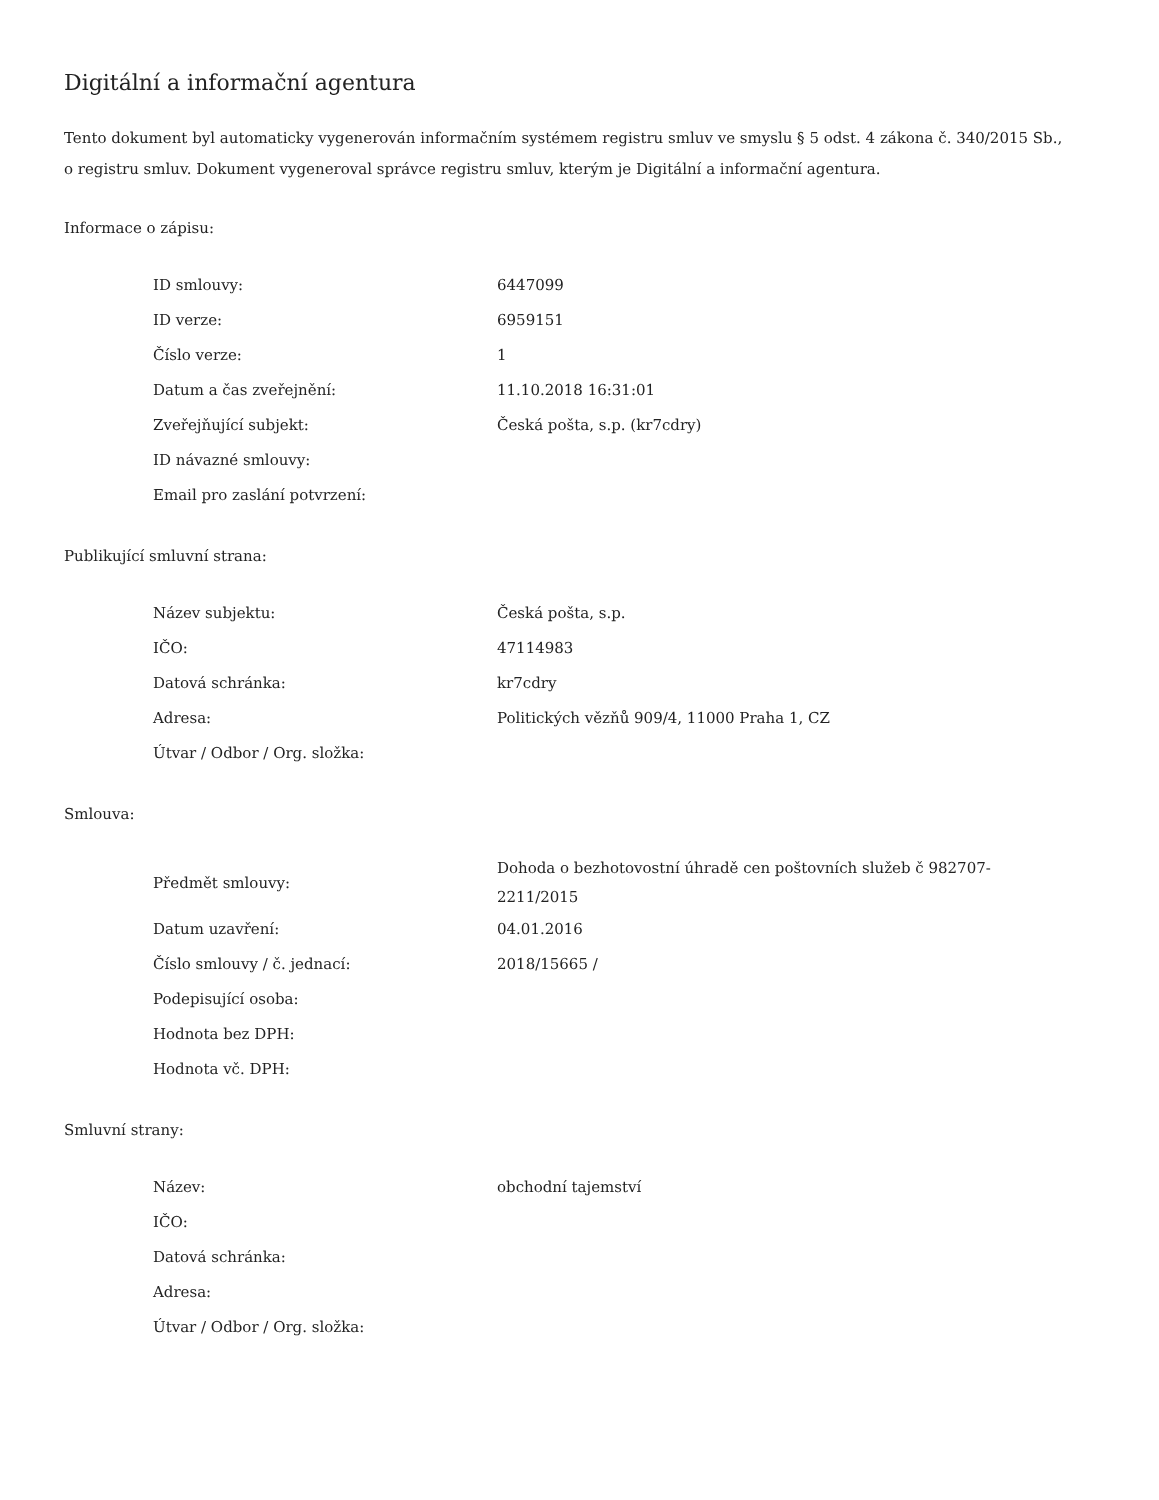Digitální a informační agentura
Tento dokument byl automaticky vygenerován informačním systémem registru smluv ve smyslu § 5 odst. 4 zákona č. 340/2015 Sb., o registru smluv. Dokument vygeneroval správce registru smluv, kterým je Digitální a informační agentura.
Informace o zápisu:
| ID smlouvy: | 6447099 |
| ID verze: | 6959151 |
| Číslo verze: | 1 |
| Datum a čas zveřejnění: | 11.10.2018 16:31:01 |
| Zveřejňující subjekt: | Česká pošta, s.p. (kr7cdry) |
| ID návazné smlouvy: | |
| Email pro zaslání potvrzení: | |
Publikující smluvní strana:
| Název subjektu: | Česká pošta, s.p. |
| IČO: | 47114983 |
| Datová schránka: | kr7cdry |
| Adresa: | Politických vězňů 909/4, 11000 Praha 1, CZ |
| Útvar / Odbor / Org. složka: | |
Smlouva:
| Předmět smlouvy: | Dohoda o bezhotovostní úhradě cen poštovních služeb č 982707-2211/2015 |
| Datum uzavření: | 04.01.2016 |
| Číslo smlouvy / č. jednací: | 2018/15665 / |
| Podepisující osoba: | |
| Hodnota bez DPH: | |
| Hodnota vč. DPH: | |
Smluvní strany:
| Název: | obchodní tajemství |
| IČO: | |
| Datová schránka: | |
| Adresa: | |
| Útvar / Odbor / Org. složka: | |